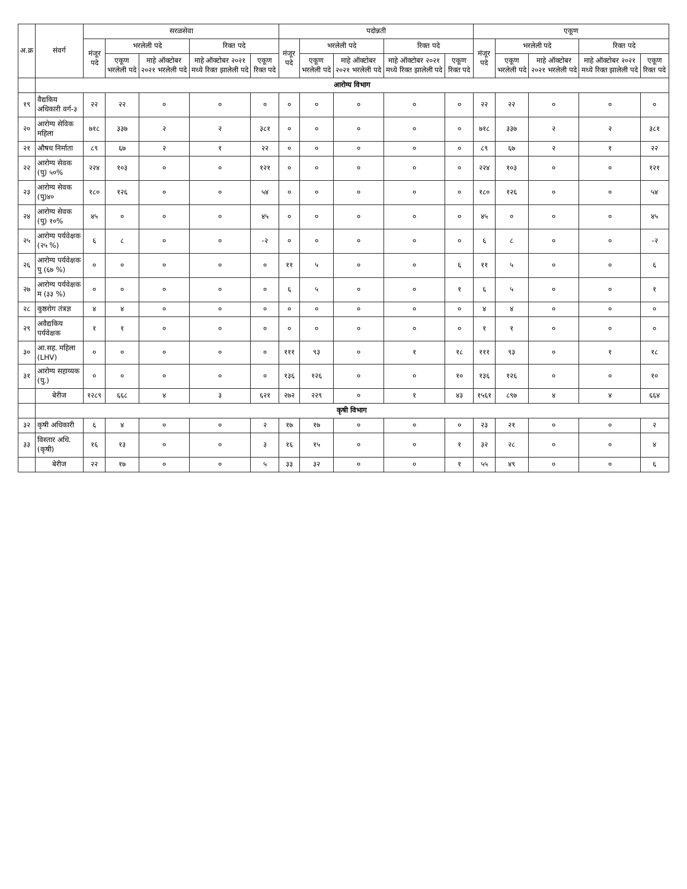| अ.क्र | संवर्ग | सरळसेवा | | | | | पदोन्नती | | | | | एकूण | | | | |
| --- | --- | --- | --- | --- | --- | --- | --- | --- | --- | --- | --- | --- | --- | --- | --- | --- |
| | | मंजूर पदे | भरलेली पदे | | रिक्त पदे | | मंजूर पदे | भरलेली पदे | | रिक्त पदे | | मंजूर पदे | भरलेली पदे | | रिक्त पदे | |
| | | | एकूण भरलेली पदे | माहे ऑक्टोबर २०२१ भरलेली पदे | माहे ऑक्टोबर २०२१ मध्ये रिक्त झालेली पदे | एकूण रिक्त पदे | | एकूण भरलेली पदे | माहे ऑक्टोबर २०२१ भरलेली पदे | माहे ऑक्टोबर २०२१ मध्ये रिक्त झालेली पदे | एकूण रिक्त पदे | | एकूण भरलेली पदे | माहे ऑक्टोबर २०२१ भरलेली पदे | माहे ऑक्टोबर २०२१ मध्ये रिक्त झालेली पदे | एकूण रिक्त पदे |
| | आरोग्य विभाग | | | | | | | | | | | | | | | |
| १९ | वैद्यकिय अधिकारी वर्ग-३ | २२ | २२ | ० | ० | ० | ० | ० | ० | ० | ० | २२ | २२ | ० | ० | ० |
| २० | आरोग्य सेविक महिला | ७१८ | ३३७ | २ | २ | ३८१ | ० | ० | ० | ० | ० | ७१८ | ३३७ | २ | २ | ३८१ |
| २१ | औषध निर्माता | ८९ | ६७ | २ | १ | २२ | ० | ० | ० | ० | ० | ८९ | ६७ | २ | १ | २२ |
| २२ | आरोग्य सेवक (पु) ५०% | २२४ | १०३ | ० | ० | १२१ | ० | ० | ० | ० | ० | २२४ | १०३ | ० | ० | १२१ |
| २३ | आरोग्य सेवक (पु)४० | १८० | १२६ | ० | ० | ५४ | ० | ० | ० | ० | ० | १८० | १२६ | ० | ० | ५४ |
| २४ | आरोग्य सेवक (पु) १०% | ४५ | ० | ० | ० | ४५ | ० | ० | ० | ० | ० | ४५ | ० | ० | ० | ४५ |
| २५ | आरोग्य पर्यवेक्षक (२५ %) | ६ | ८ | ० | ० | -२ | ० | ० | ० | ० | ० | ६ | ८ | ० | ० | -२ |
| २६ | आरोग्य पर्यवेक्षक पु (६७ %) | ० | ० | ० | ० | ० | ११ | ५ | ० | ० | ६ | ११ | ५ | ० | ० | ६ |
| २७ | आरोग्य पर्यवेक्षक म (३३ %) | ० | ० | ० | ० | ० | ६ | ५ | ० | ० | १ | ६ | ५ | ० | ० | १ |
| २८ | कुष्ठरोग तंत्रज्ञ | ४ | ४ | ० | ० | ० | ० | ० | ० | ० | ० | ४ | ४ | ० | ० | ० |
| २९ | अवैद्यकिय पर्यवेक्षक | १ | १ | ० | ० | ० | ० | ० | ० | ० | ० | १ | १ | ० | ० | ० |
| ३० | आ.सह. महिला (LHV) | ० | ० | ० | ० | ० | १११ | ९३ | ० | १ | १८ | १११ | ९३ | ० | १ | १८ |
| ३१ | आरोग्य सहाय्यक (पु.) | ० | ० | ० | ० | ० | १३६ | १२६ | ० | ० | १० | १३६ | १२६ | ० | ० | १० |
| | बेरीज | १२८९ | ६६८ | ४ | ३ | ६२१ | २७२ | २२९ | ० | १ | ४३ | १५६१ | ८९७ | ४ | ४ | ६६४ |
| | कृषी विभाग | | | | | | | | | | | | | | | |
| ३२ | कृषी अधिकारी | ६ | ४ | ० | ० | २ | १७ | १७ | ० | ० | ० | २३ | २१ | ० | ० | २ |
| ३३ | विस्तार अधि.(कृषी) | १६ | १३ | ० | ० | ३ | १६ | १५ | ० | ० | १ | ३२ | २८ | ० | ० | ४ |
| | बेरीज | २२ | १७ | ० | ० | ५ | ३३ | ३२ | ० | ० | १ | ५५ | ४९ | ० | ० | ६ |